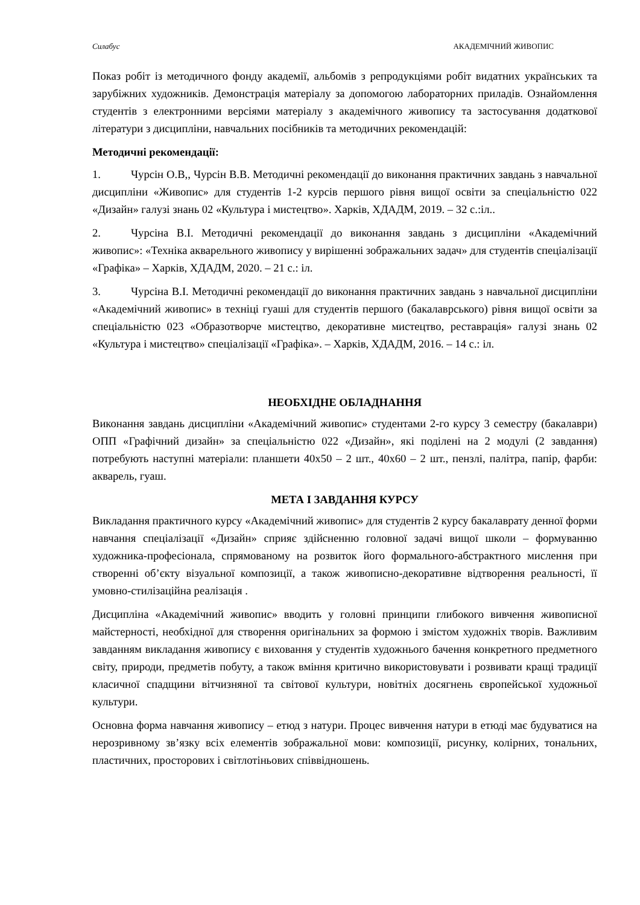Силабус АКАДЕМІЧНИЙ ЖИВОПИС
Показ робіт із методичного фонду академії, альбомів з репродукціями робіт видатних українських та зарубіжних художників. Демонстрація матеріалу за допомогою лабораторних приладів. Ознайомлення студентів з електронними версіями матеріалу з академічного живопису та застосування додаткової літератури з дисципліни, навчальних посібників та методичних рекомендацій:
Методичні рекомендації:
1. Чурсін О.В,, Чурсін В.В. Методичні рекомендації до виконання практичних завдань з навчальної дисципліни «Живопис» для студентів 1-2 курсів першого рівня вищої освіти за спеціальністю 022 «Дизайн» галузі знань 02 «Культура і мистецтво». Харків, ХДАДМ, 2019. – 32 с.:іл..
2. Чурсіна В.І. Методичні рекомендації до виконання завдань з дисципліни «Академічний живопис»: «Техніка акварельного живопису у вирішенні зображальних задач» для студентів спеціалізації «Графіка» – Харків, ХДАДМ, 2020. – 21 с.: іл.
3. Чурсіна В.І. Методичні рекомендації до виконання практичних завдань з навчальної дисципліни «Академічний живопис» в техніці гуаші для студентів першого (бакалаврського) рівня вищої освіти за спеціальністю 023 «Образотворче мистецтво, декоративне мистецтво, реставрація» галузі знань 02 «Культура і мистецтво» спеціалізації «Графіка». – Харків, ХДАДМ, 2016. – 14 с.: іл.
НЕОБХІДНЕ ОБЛАДНАННЯ
Виконання завдань дисципліни «Академічний живопис» студентами 2-го курсу 3 семестру (бакалаври) ОПП «Графічний дизайн» за спеціальністю 022 «Дизайн», які поділені на 2 модулі (2 завдання) потребують наступні матеріали: планшети 40х50 – 2 шт., 40х60 – 2 шт., пензлі, палітра, папір, фарби: акварель, гуаш.
МЕТА І ЗАВДАННЯ КУРСУ
Викладання практичного курсу «Академічний живопис» для студентів 2 курсу бакалаврату денної форми навчання спеціалізації «Дизайн» сприяє здійсненню головної задачі вищої школи – формуванню художника-професіонала, спрямованому на розвиток його формального-абстрактного мислення при створенні об’єкту візуальної композиції, а також живописно-декоративне відтворення реальності, її умовно-стилізаційна реалізація .
Дисципліна «Академічний живопис» вводить у головні принципи глибокого вивчення живописної майстерності, необхідної для створення оригінальних за формою і змістом художніх творів. Важливим завданням викладання живопису є виховання у студентів художнього бачення конкретного предметного світу, природи, предметів побуту, а також вміння критично використовувати і розвивати кращі традиції класичної спадщини вітчизняної та світової культури, новітніх досягнень європейської художньої культури.
Основна форма навчання живопису – етюд з натури. Процес вивчення натури в етюді має будуватися на нерозривному зв’язку всіх елементів зображальної мови: композиції, рисунку, колірних, тональних, пластичних, просторових і світлотіньових співвідношень.